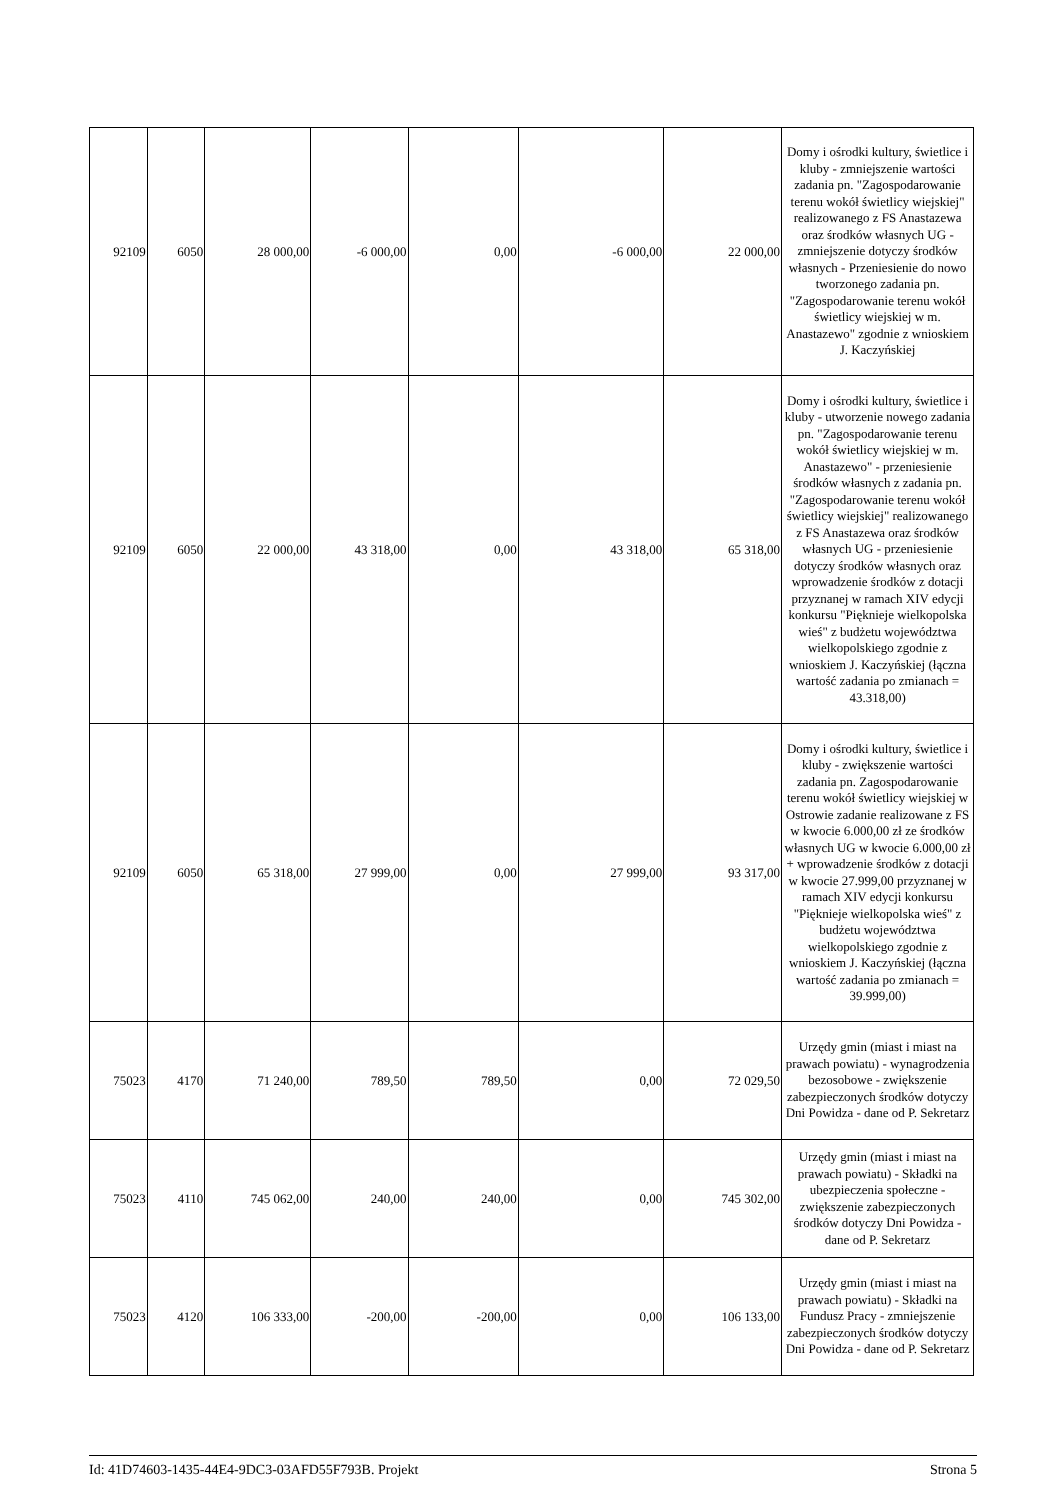| 92109 | 6050 | 28 000,00 | -6 000,00 | 0,00 | -6 000,00 | 22 000,00 | Domy i ośrodki kultury, świetlice i kluby - zmniejszenie wartości zadania pn. "Zagospodarowanie terenu wokół świetlicy wiejskiej" realizowanego z FS Anastazewa oraz środków własnych UG - zmniejszenie dotyczy środków własnych - Przeniesienie do nowo tworzonego zadania pn. "Zagospodarowanie terenu wokół świetlicy wiejskiej w m. Anastazewo" zgodnie z wnioskiem J. Kaczyńskiej |
| 92109 | 6050 | 22 000,00 | 43 318,00 | 0,00 | 43 318,00 | 65 318,00 | Domy i ośrodki kultury, świetlice i kluby - utworzenie nowego zadania pn. "Zagospodarowanie terenu wokół świetlicy wiejskiej w m. Anastazewo" - przeniesienie środków własnych z zadania pn. "Zagospodarowanie terenu wokół świetlicy wiejskiej" realizowanego z FS Anastazewa oraz środków własnych UG - przeniesienie dotyczy środków własnych oraz wprowadzenie środków z dotacji przyznanej w ramach XIV edycji konkursu "Pięknieje wielkopolska wieś" z budżetu województwa wielkopolskiego zgodnie z wnioskiem J. Kaczyńskiej (łączna wartość zadania po zmianach = 43.318,00) |
| 92109 | 6050 | 65 318,00 | 27 999,00 | 0,00 | 27 999,00 | 93 317,00 | Domy i ośrodki kultury, świetlice i kluby - zwiększenie wartości zadania pn. Zagospodarowanie terenu wokół świetlicy wiejskiej w Ostrowie zadanie realizowane z FS w kwocie 6.000,00 zł ze środków własnych UG w kwocie 6.000,00 zł + wprowadzenie środków z dotacji w kwocie 27.999,00 przyznanej w ramach XIV edycji konkursu "Pięknieje wielkopolska wieś" z budżetu województwa wielkopolskiego zgodnie z wnioskiem J. Kaczyńskiej (łączna wartość zadania po zmianach = 39.999,00) |
| 75023 | 4170 | 71 240,00 | 789,50 | 789,50 | 0,00 | 72 029,50 | Urzędy gmin (miast i miast na prawach powiatu) - wynagrodzenia bezosobowe - zwiększenie zabezpieczonych środków dotyczy Dni Powidza - dane od P. Sekretarz |
| 75023 | 4110 | 745 062,00 | 240,00 | 240,00 | 0,00 | 745 302,00 | Urzędy gmin (miast i miast na prawach powiatu) - Składki na ubezpieczenia społeczne - zwiększenie zabezpieczonych środków dotyczy Dni Powidza - dane od P. Sekretarz |
| 75023 | 4120 | 106 333,00 | -200,00 | -200,00 | 0,00 | 106 133,00 | Urzędy gmin (miast i miast na prawach powiatu) - Składki na Fundusz Pracy - zmniejszenie zabezpieczonych środków dotyczy Dni Powidza - dane od P. Sekretarz |
Id: 41D74603-1435-44E4-9DC3-03AFD55F793B. Projekt Strona 5